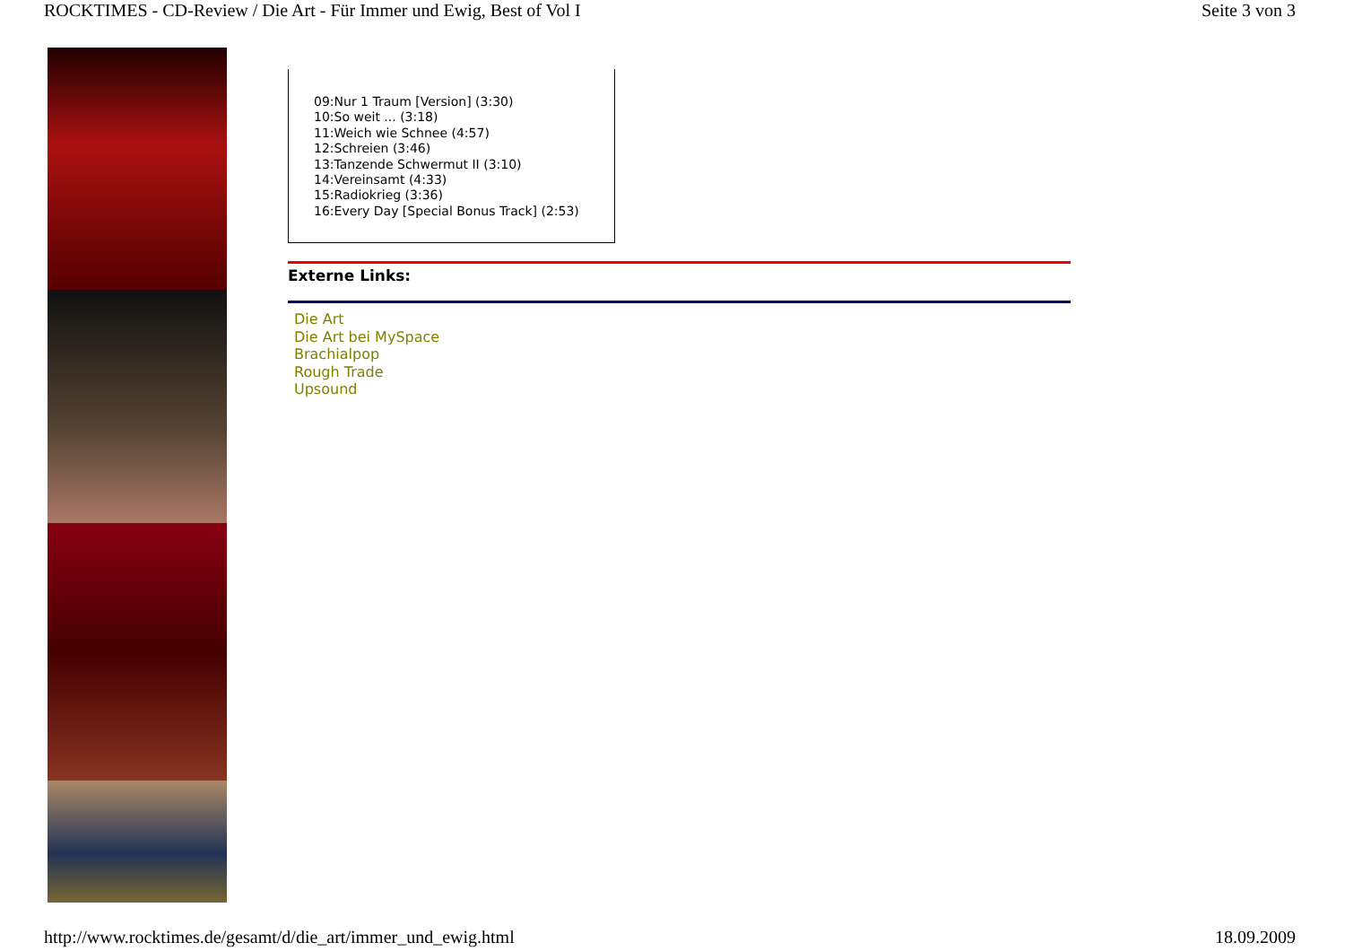ROCKTIMES - CD-Review / Die Art - Für Immer und Ewig, Best of Vol I Seite 3 von 3
09:Nur 1 Traum [Version] (3:30)
10:So weit ... (3:18)
11:Weich wie Schnee (4:57)
12:Schreien (3:46)
13:Tanzende Schwermut II (3:10)
14:Vereinsamt (4:33)
15:Radiokrieg (3:36)
16:Every Day [Special Bonus Track] (2:53)
Externe Links:
Die Art
Die Art bei MySpace
Brachialpop
Rough Trade
Upsound
http://www.rocktimes.de/gesamt/d/die_art/immer_und_ewig.html 18.09.2009